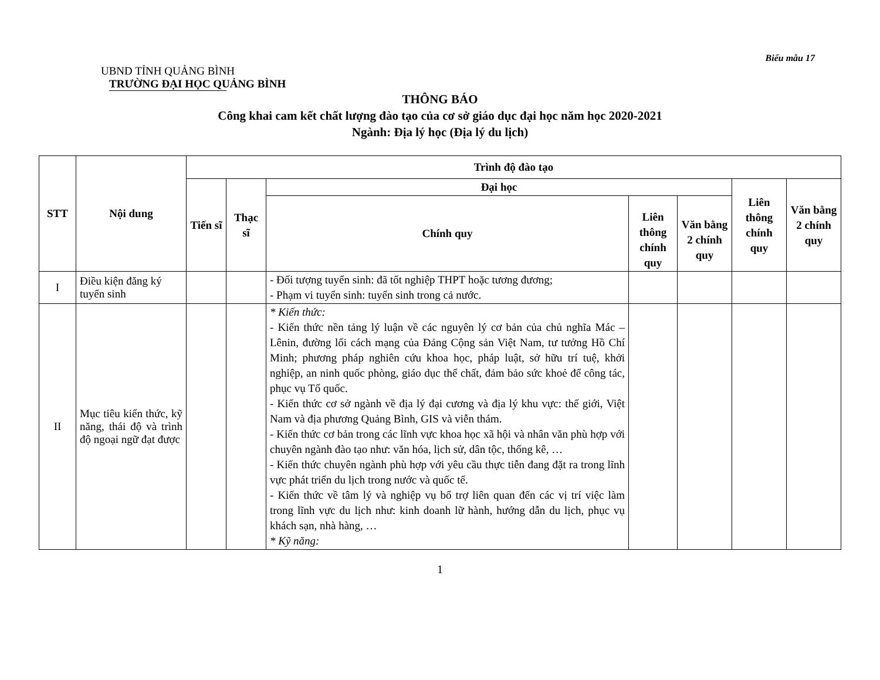Biểu mẫu 17
UBND TỈNH QUẢNG BÌNH
TRƯỜNG ĐẠI HỌC QUẢNG BÌNH
THÔNG BÁO
Công khai cam kết chất lượng đào tạo của cơ sở giáo dục đại học năm học 2020-2021
Ngành: Địa lý học (Địa lý du lịch)
| STT | Nội dung | Trình độ đào tạo | | | | | | |
| --- | --- | --- | --- | --- | --- | --- | --- | --- |
| | | Tiến sĩ | Thạc sĩ | Đại học | | | Liên thông chính quy | Văn bằng 2 chính quy |
| | | | | Chính quy | | | | |
| | | | | | Liên thông chính quy | Văn bằng 2 chính quy | | |
| I | Điều kiện đăng ký tuyển sinh | | | - Đối tượng tuyển sinh: đã tốt nghiệp THPT hoặc tương đương; - Phạm vi tuyển sinh: tuyển sinh trong cả nước. | | | | |
| II | Mục tiêu kiến thức, kỹ năng, thái độ và trình độ ngoại ngữ đạt được | | | * Kiến thức: - Kiến thức nền tảng lý luận về các nguyên lý cơ bản của chủ nghĩa Mác – Lênin, đường lối cách mạng của Đảng Cộng sản Việt Nam, tư tưởng Hồ Chí Minh; phương pháp nghiên cứu khoa học, pháp luật, sở hữu trí tuệ, khởi nghiệp, an ninh quốc phòng, giáo dục thể chất, đảm bảo sức khoẻ để công tác, phục vụ Tổ quốc. - Kiến thức cơ sở ngành về địa lý đại cương và địa lý khu vực: thế giới, Việt Nam và địa phương Quảng Bình, GIS và viễn thám. - Kiến thức cơ bản trong các lĩnh vực khoa học xã hội và nhân văn phù hợp với chuyên ngành đào tạo như: văn hóa, lịch sử, dân tộc, thống kê, … - Kiến thức chuyên ngành phù hợp với yêu cầu thực tiễn đang đặt ra trong lĩnh vực phát triển du lịch trong nước và quốc tế. - Kiến thức về tâm lý và nghiệp vụ bổ trợ liên quan đến các vị trí việc làm trong lĩnh vực du lịch như: kinh doanh lữ hành, hướng dẫn du lịch, phục vụ khách sạn, nhà hàng, … * Kỹ năng: | | | | |
1